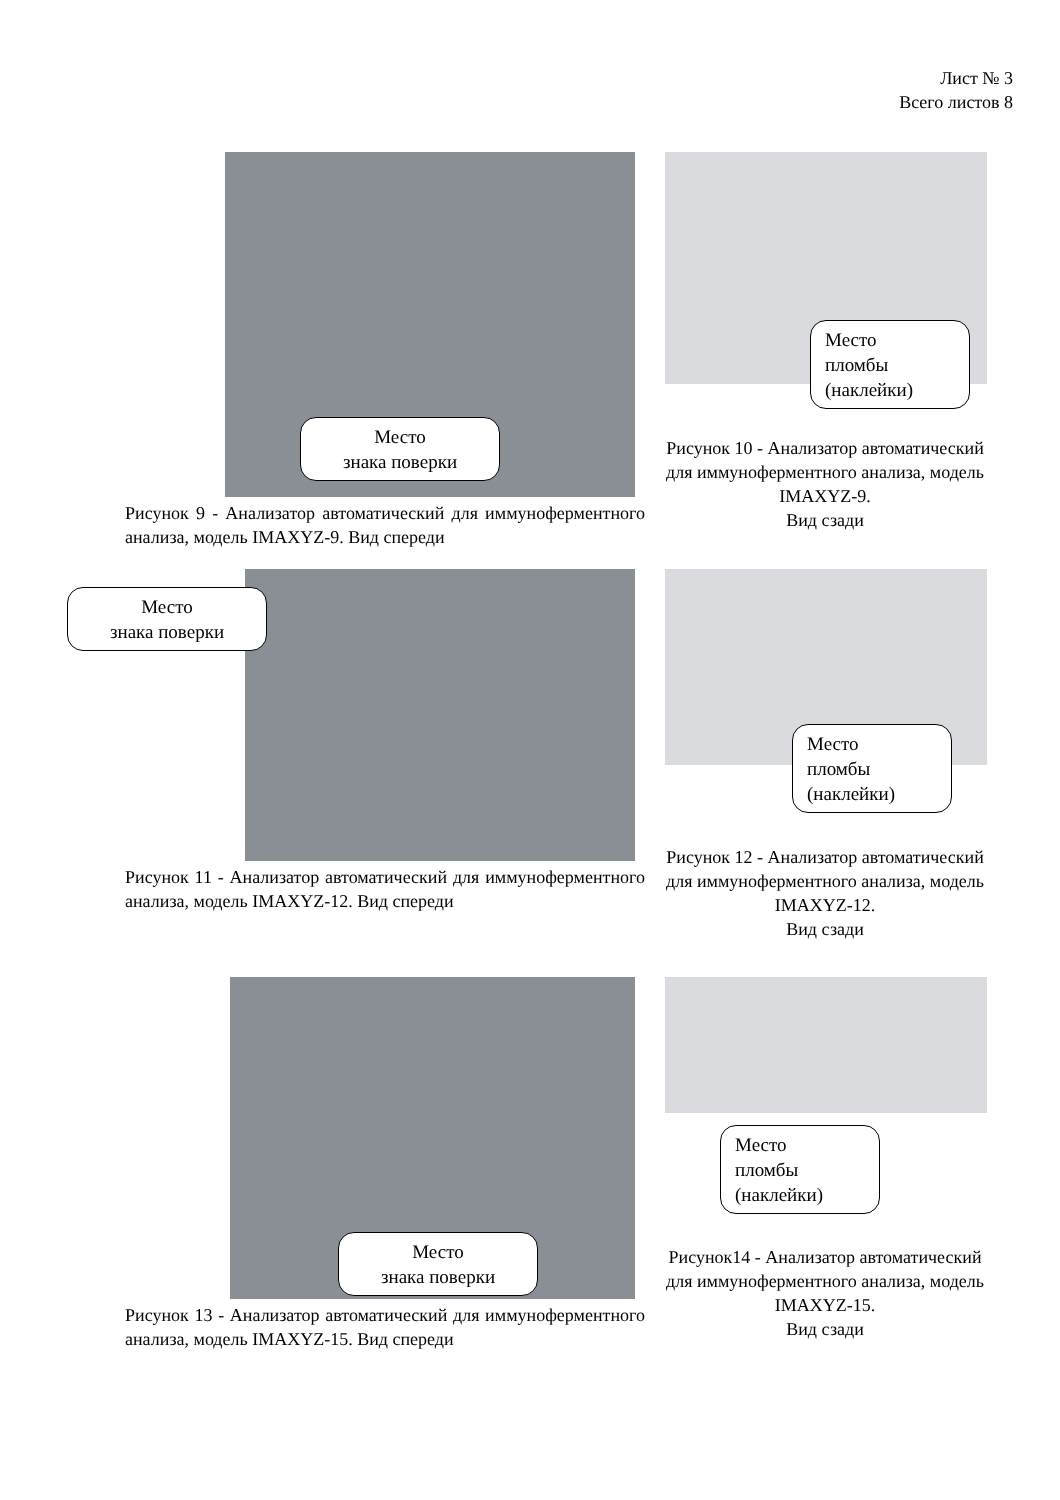Лист № 3
Всего листов 8
Место
знака поверки
Рисунок 9 - Анализатор автоматический для иммуноферментного анализа, модель IMAXYZ-9. Вид спереди
Место
пломбы
(наклейки)
Рисунок 10 - Анализатор автоматический для иммуноферментного анализа, модель IMAXYZ-9.
Вид сзади
Место
знака поверки
Рисунок 11 - Анализатор автоматический для иммуноферментного анализа, модель IMAXYZ-12. Вид спереди
Место
пломбы
(наклейки)
Рисунок 12 - Анализатор автоматический для иммуноферментного анализа, модель IMAXYZ-12.
Вид сзади
Место
знака поверки
Рисунок 13 - Анализатор автоматический для иммуноферментного анализа, модель IMAXYZ-15. Вид спереди
Место
пломбы
(наклейки)
Рисунок14 - Анализатор автоматический для иммуноферментного анализа, модель IMAXYZ-15.
Вид сзади